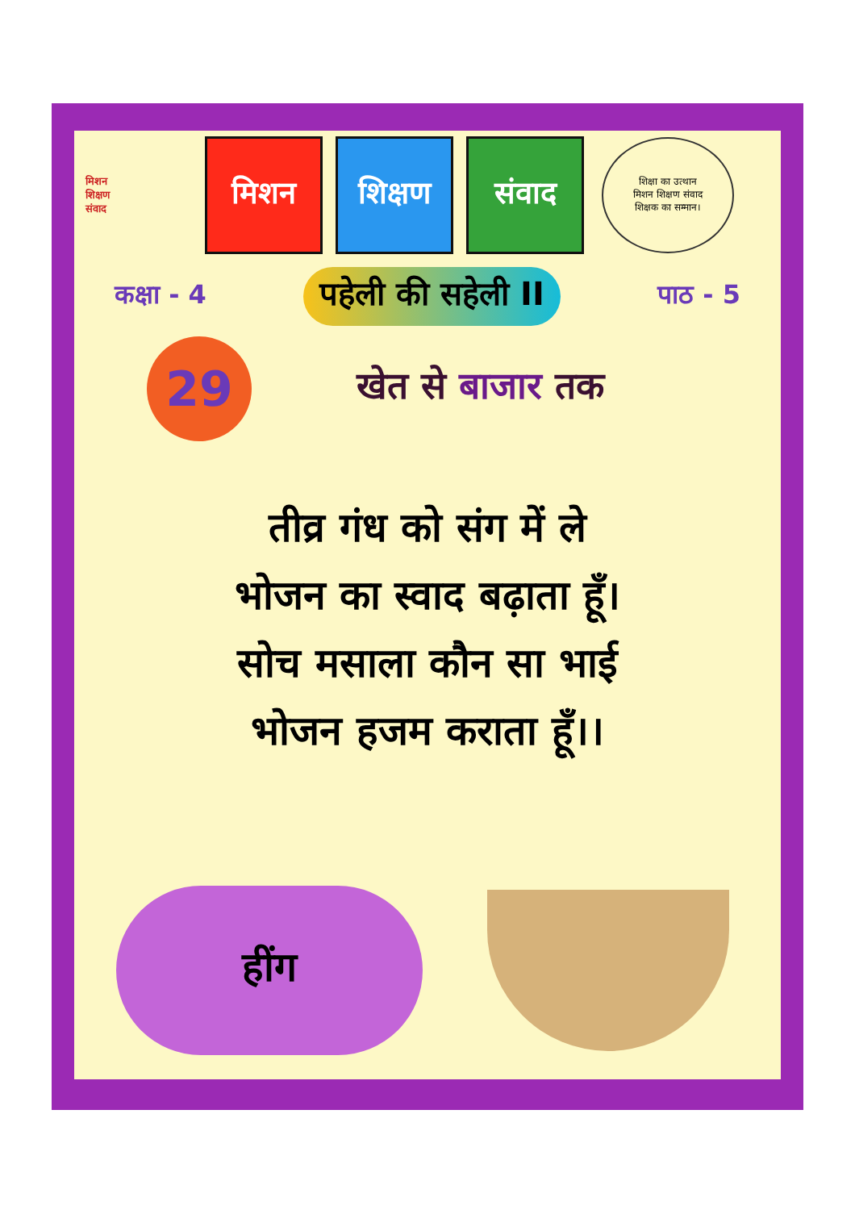मिशन
शिक्षण
संवाद
मिशन शिक्षण संवाद
शिक्षा का उत्थान
मिशन शिक्षण संवाद
शिक्षक का सम्मान।
कक्षा - 4 पहेली की सहेली II पाठ - 5
29
खेत से बाजार तक
तीव्र गंध को संग में ले
भोजन का स्वाद बढ़ाता हूँ।
सोच मसाला कौन सा भाई
भोजन हजम कराता हूँ।।
हींग